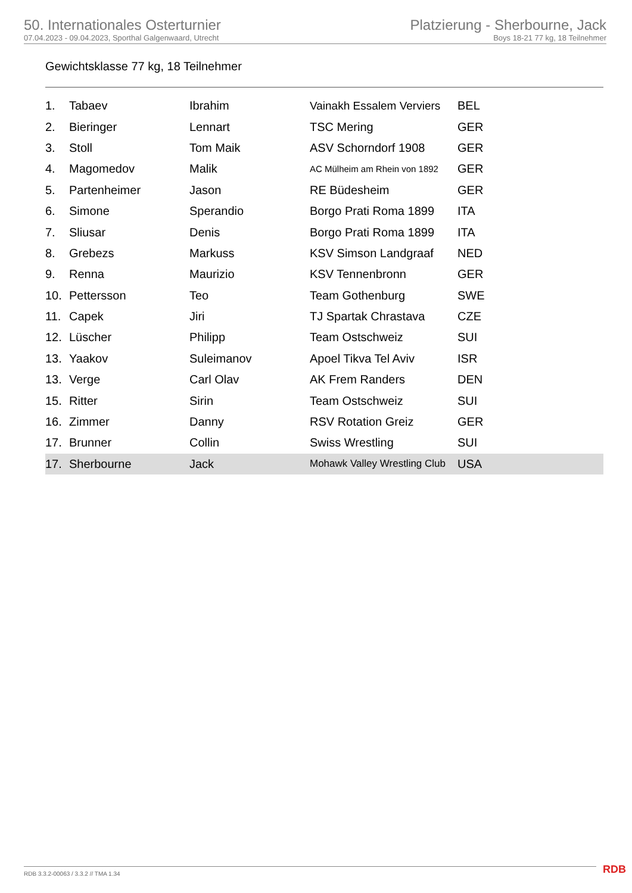50. Internationales Osterturnier
07.04.2023 - 09.04.2023, Sporthal Galgenwaard, Utrecht
Platzierung - Sherbourne, Jack
Boys 18-21 77 kg, 18 Teilnehmer
Gewichtsklasse 77 kg, 18 Teilnehmer
| 1. | Tabaev | Ibrahim | Vainakh Essalem Verviers | BEL |
| 2. | Bieringer | Lennart | TSC Mering | GER |
| 3. | Stoll | Tom Maik | ASV Schorndorf 1908 | GER |
| 4. | Magomedov | Malik | AC Mülheim am Rhein von 1892 | GER |
| 5. | Partenheimer | Jason | RE Büdesheim | GER |
| 6. | Simone | Sperandio | Borgo Prati Roma 1899 | ITA |
| 7. | Sliusar | Denis | Borgo Prati Roma 1899 | ITA |
| 8. | Grebezs | Markuss | KSV Simson Landgraaf | NED |
| 9. | Renna | Maurizio | KSV Tennenbronn | GER |
| 10. | Pettersson | Teo | Team Gothenburg | SWE |
| 11. | Capek | Jiri | TJ Spartak Chrastava | CZE |
| 12. | Lüscher | Philipp | Team Ostschweiz | SUI |
| 13. | Yaakov | Suleimanov | Apoel Tikva Tel Aviv | ISR |
| 13. | Verge | Carl Olav | AK Frem Randers | DEN |
| 15. | Ritter | Sirin | Team Ostschweiz | SUI |
| 16. | Zimmer | Danny | RSV Rotation Greiz | GER |
| 17. | Brunner | Collin | Swiss Wrestling | SUI |
| 17. | Sherbourne | Jack | Mohawk Valley Wrestling Club | USA |
RDB 3.3.2-00063 / 3.3.2 // TMA 1.34
RDB